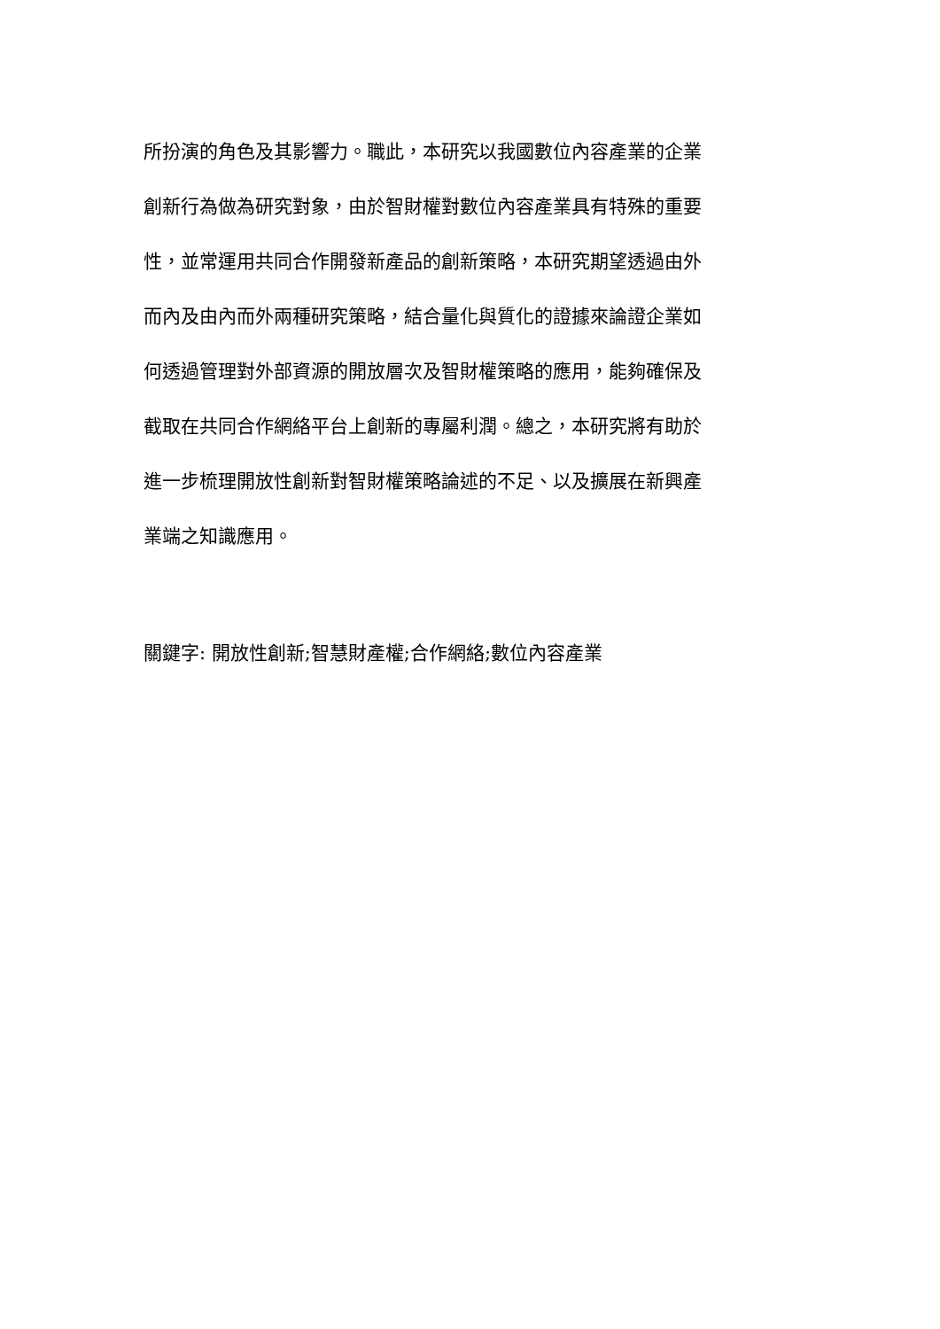所扮演的角色及其影響力。職此，本研究以我國數位內容產業的企業
創新行為做為研究對象，由於智財權對數位內容產業具有特殊的重要
性，並常運用共同合作開發新產品的創新策略，本研究期望透過由外
而內及由內而外兩種研究策略，結合量化與質化的證據來論證企業如
何透過管理對外部資源的開放層次及智財權策略的應用，能夠確保及
截取在共同合作網絡平台上創新的專屬利潤。總之，本研究將有助於
進一步梳理開放性創新對智財權策略論述的不足、以及擴展在新興產
業端之知識應用。
關鍵字: 開放性創新;智慧財產權;合作網絡;數位內容產業